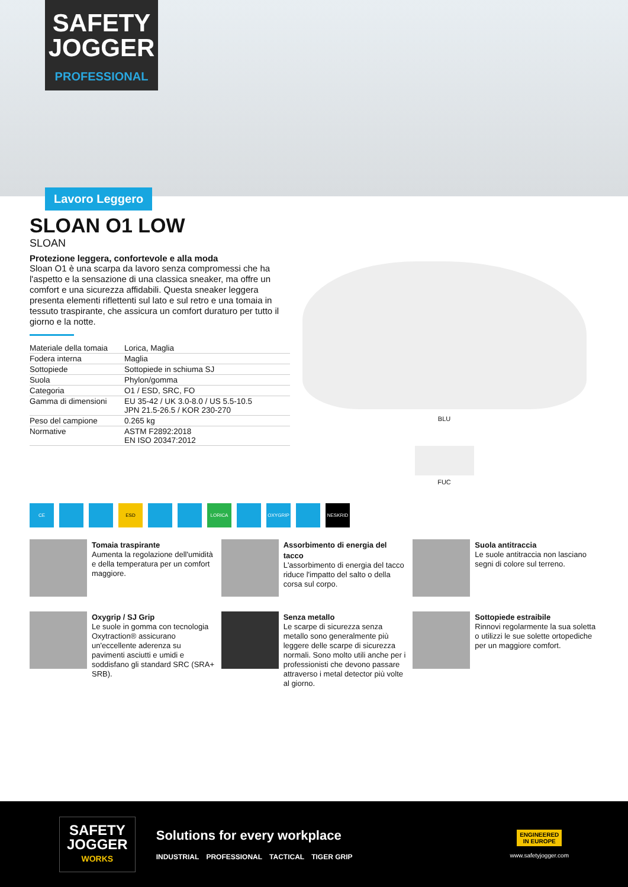SAFETY
JOGGER
PROFESSIONAL
Lavoro Leggero
SLOAN O1 LOW
SLOAN
Protezione leggera, confortevole e alla moda
Sloan O1 è una scarpa da lavoro senza compromessi che ha l'aspetto e la sensazione di una classica sneaker, ma offre un comfort e una sicurezza affidabili. Questa sneaker leggera presenta elementi riflettenti sul lato e sul retro e una tomaia in tessuto traspirante, che assicura un comfort duraturo per tutto il giorno e la notte.
| Materiale della tomaia | Lorica, Maglia |
| Fodera interna | Maglia |
| Sottopiede | Sottopiede in schiuma SJ |
| Suola | Phylon/gomma |
| Categoria | O1 / ESD, SRC, FO |
| Gamma di dimensioni | EU 35-42 / UK 3.0-8.0 / US 5.5-10.5 JPN 21.5-26.5 / KOR 230-270 |
| Peso del campione | 0.265 kg |
| Normative | ASTM F2892:2018 EN ISO 20347:2012 |
BLU
FUC
CE ESD LORICA OXYGRIP NESKRID
Tomaia traspirante
Aumenta la regolazione dell'umidità e della temperatura per un comfort maggiore.
Assorbimento di energia del tacco
L'assorbimento di energia del tacco riduce l'impatto del salto o della corsa sul corpo.
Suola antitraccia
Le suole antitraccia non lasciano segni di colore sul terreno.
Oxygrip / SJ Grip
Le suole in gomma con tecnologia Oxytraction® assicurano un'eccellente aderenza su pavimenti asciutti e umidi e soddisfano gli standard SRC (SRA+ SRB).
Senza metallo
Le scarpe di sicurezza senza metallo sono generalmente più leggere delle scarpe di sicurezza normali. Sono molto utili anche per i professionisti che devono passare attraverso i metal detector più volte al giorno.
Sottopiede estraibile
Rinnovi regolarmente la sua soletta o utilizzi le sue solette ortopediche per un maggiore comfort.
SAFETY
JOGGER
WORKS
Solutions for every workplace
INDUSTRIAL PROFESSIONAL TACTICAL TIGER GRIP
ENGINEERED
IN EUROPE
www.safetyjogger.com